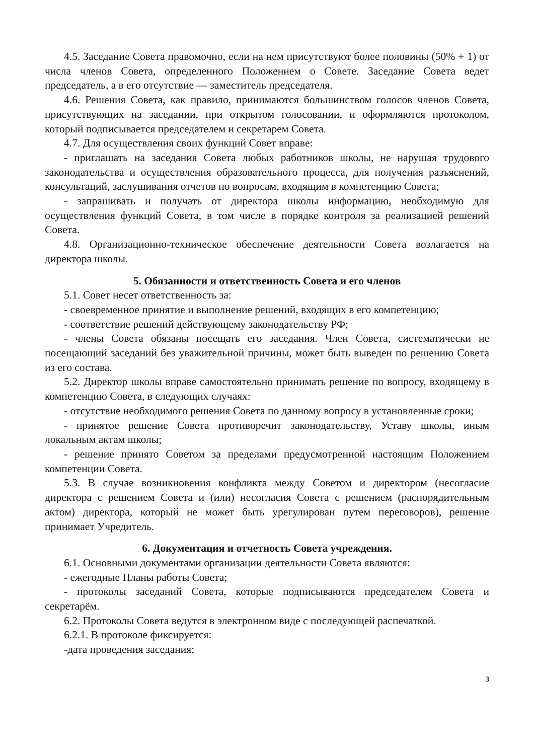4.5. Заседание Совета правомочно, если на нем присутствуют более половины (50% + 1) от числа членов Совета, определенного Положением о Совете. Заседание Совета ведет председатель, а в его отсутствие — заместитель председателя.
4.6. Решения Совета, как правило, принимаются большинством голосов членов Совета, присутствующих на заседании, при открытом голосовании, и оформляются протоколом, который подписывается председателем и секретарем Совета.
4.7. Для осуществления своих функций Совет вправе:
- приглашать на заседания Совета любых работников школы, не нарушая трудового законодательства и осуществления образовательного процесса, для получения разъяснений, консультаций, заслушивания отчетов по вопросам, входящим в компетенцию Совета;
- запрашивать и получать от директора школы информацию, необходимую для осуществления функций Совета, в том числе в порядке контроля за реализацией решений Совета.
4.8. Организационно-техническое обеспечение деятельности Совета возлагается на директора школы.
5. Обязанности и ответственность Совета и его членов
5.1. Совет несет ответственность за:
- своевременное принятие и выполнение решений, входящих в его компетенцию;
- соответствие решений действующему законодательству РФ;
- члены Совета обязаны посещать его заседания. Член Совета, систематически не посещающий заседаний без уважительной причины, может быть выведен по решению Совета из его состава.
5.2. Директор школы вправе самостоятельно принимать решение по вопросу, входящему в компетенцию Совета, в следующих случаях:
- отсутствие необходимого решения Совета по данному вопросу в установленные сроки;
- принятое решение Совета противоречит законодательству, Уставу школы, иным локальным актам школы;
- решение принято Советом за пределами предусмотренной настоящим Положением компетенции Совета.
5.3. В случае возникновения конфликта между Советом и директором (несогласие директора с решением Совета и (или) несогласия Совета с решением (распорядительным актом) директора, который не может быть урегулирован путем переговоров), решение принимает Учредитель.
6. Документация и отчетность Совета учреждения.
6.1. Основными документами организации деятельности Совета являются:
- ежегодные Планы работы Совета;
- протоколы заседаний Совета, которые подписываются председателем Совета и секретарём.
6.2. Протоколы Совета ведутся в электронном виде с последующей распечаткой.
6.2.1. В протоколе фиксируется:
-дата проведения заседания;
3